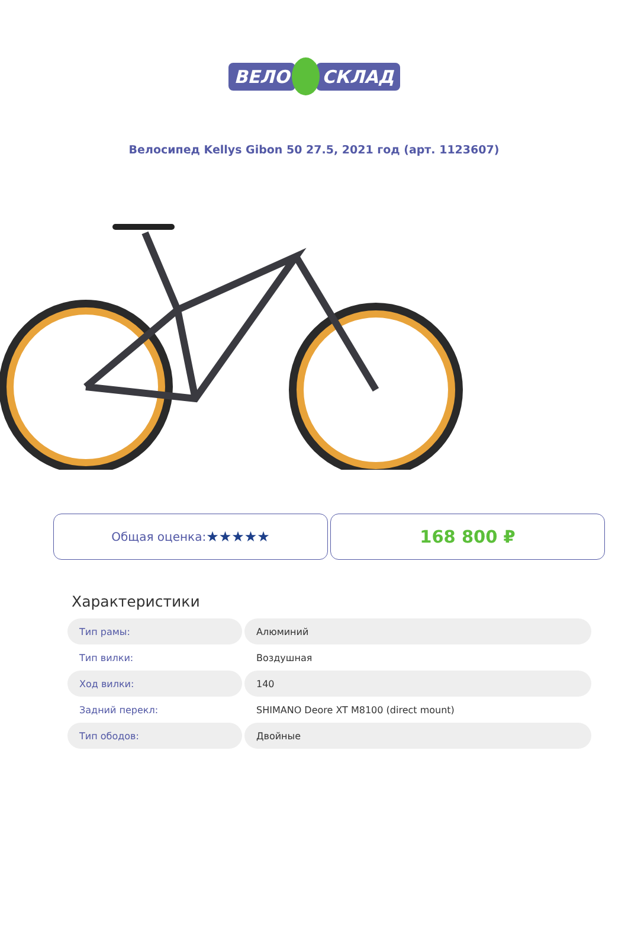ВЕЛО СКЛАД
Велосипед Kellys Gibon 50 27.5, 2021 год (арт. 1123607)
Общая оценка: ★★★★★
168 800 ₽
Характеристики
| Тип рамы: | Алюминий |
| Тип вилки: | Воздушная |
| Ход вилки: | 140 |
| Задний перекл: | SHIMANO Deore XT M8100 (direct mount) |
| Тип ободов: | Двойные |